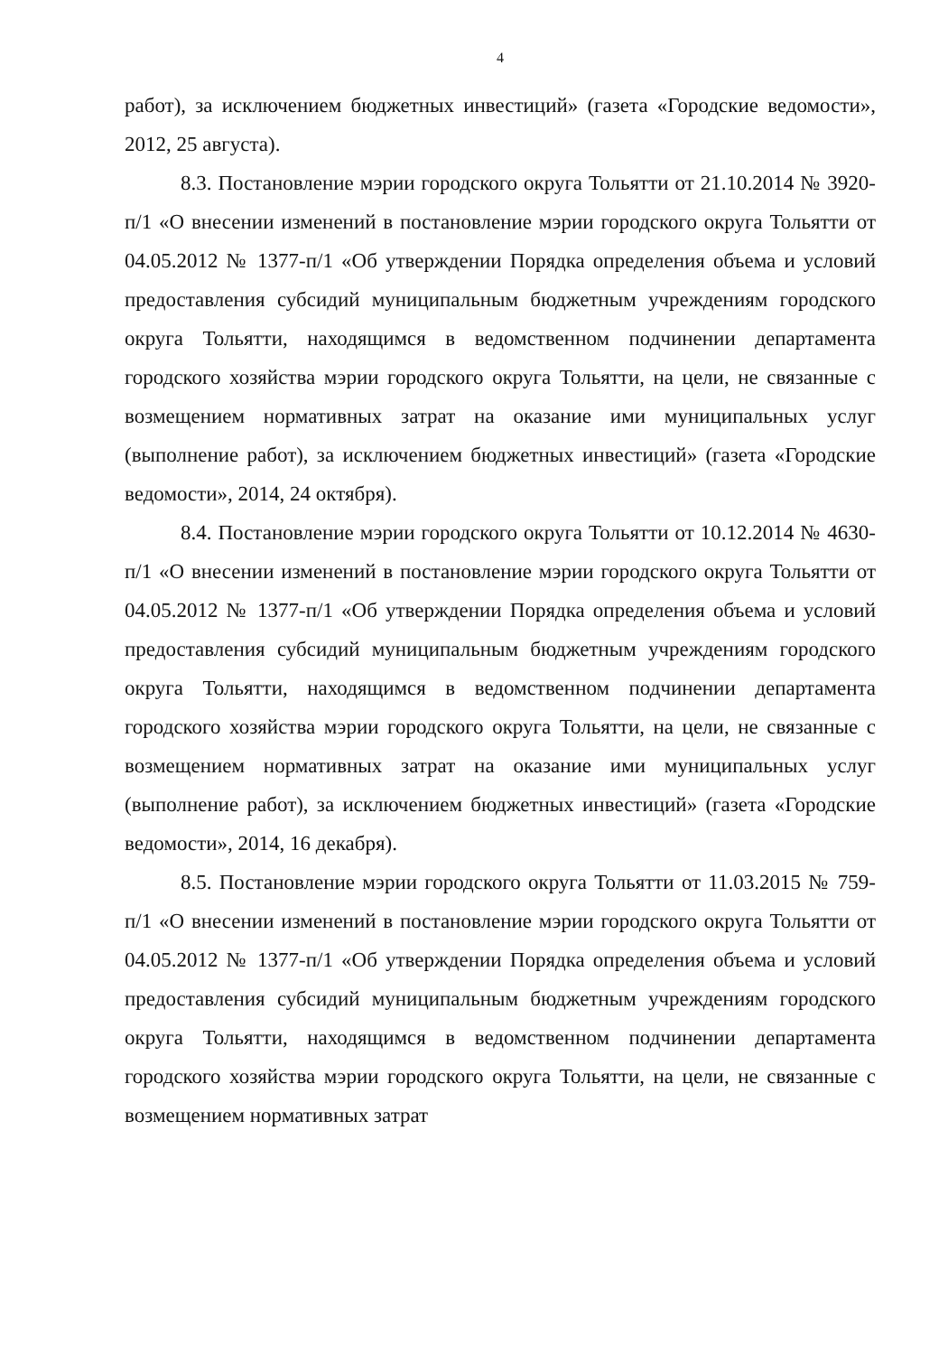4
работ), за исключением бюджетных инвестиций» (газета «Городские ведомости», 2012, 25 августа).
8.3. Постановление мэрии городского округа Тольятти от 21.10.2014 № 3920-п/1 «О внесении изменений в постановление мэрии городского округа Тольятти от 04.05.2012 № 1377-п/1 «Об утверждении Порядка определения объема и условий предоставления субсидий муниципальным бюджетным учреждениям городского округа Тольятти, находящимся в ведомственном подчинении департамента городского хозяйства мэрии городского округа Тольятти, на цели, не связанные с возмещением нормативных затрат на оказание ими муниципальных услуг (выполнение работ), за исключением бюджетных инвестиций» (газета «Городские ведомости», 2014, 24 октября).
8.4. Постановление мэрии городского округа Тольятти от 10.12.2014 № 4630-п/1 «О внесении изменений в постановление мэрии городского округа Тольятти от 04.05.2012 № 1377-п/1 «Об утверждении Порядка определения объема и условий предоставления субсидий муниципальным бюджетным учреждениям городского округа Тольятти, находящимся в ведомственном подчинении департамента городского хозяйства мэрии городского округа Тольятти, на цели, не связанные с возмещением нормативных затрат на оказание ими муниципальных услуг (выполнение работ), за исключением бюджетных инвестиций» (газета «Городские ведомости», 2014, 16 декабря).
8.5. Постановление мэрии городского округа Тольятти от 11.03.2015 № 759-п/1 «О внесении изменений в постановление мэрии городского округа Тольятти от 04.05.2012 № 1377-п/1 «Об утверждении Порядка определения объема и условий предоставления субсидий муниципальным бюджетным учреждениям городского округа Тольятти, находящимся в ведомственном подчинении департамента городского хозяйства мэрии городского округа Тольятти, на цели, не связанные с возмещением нормативных затрат